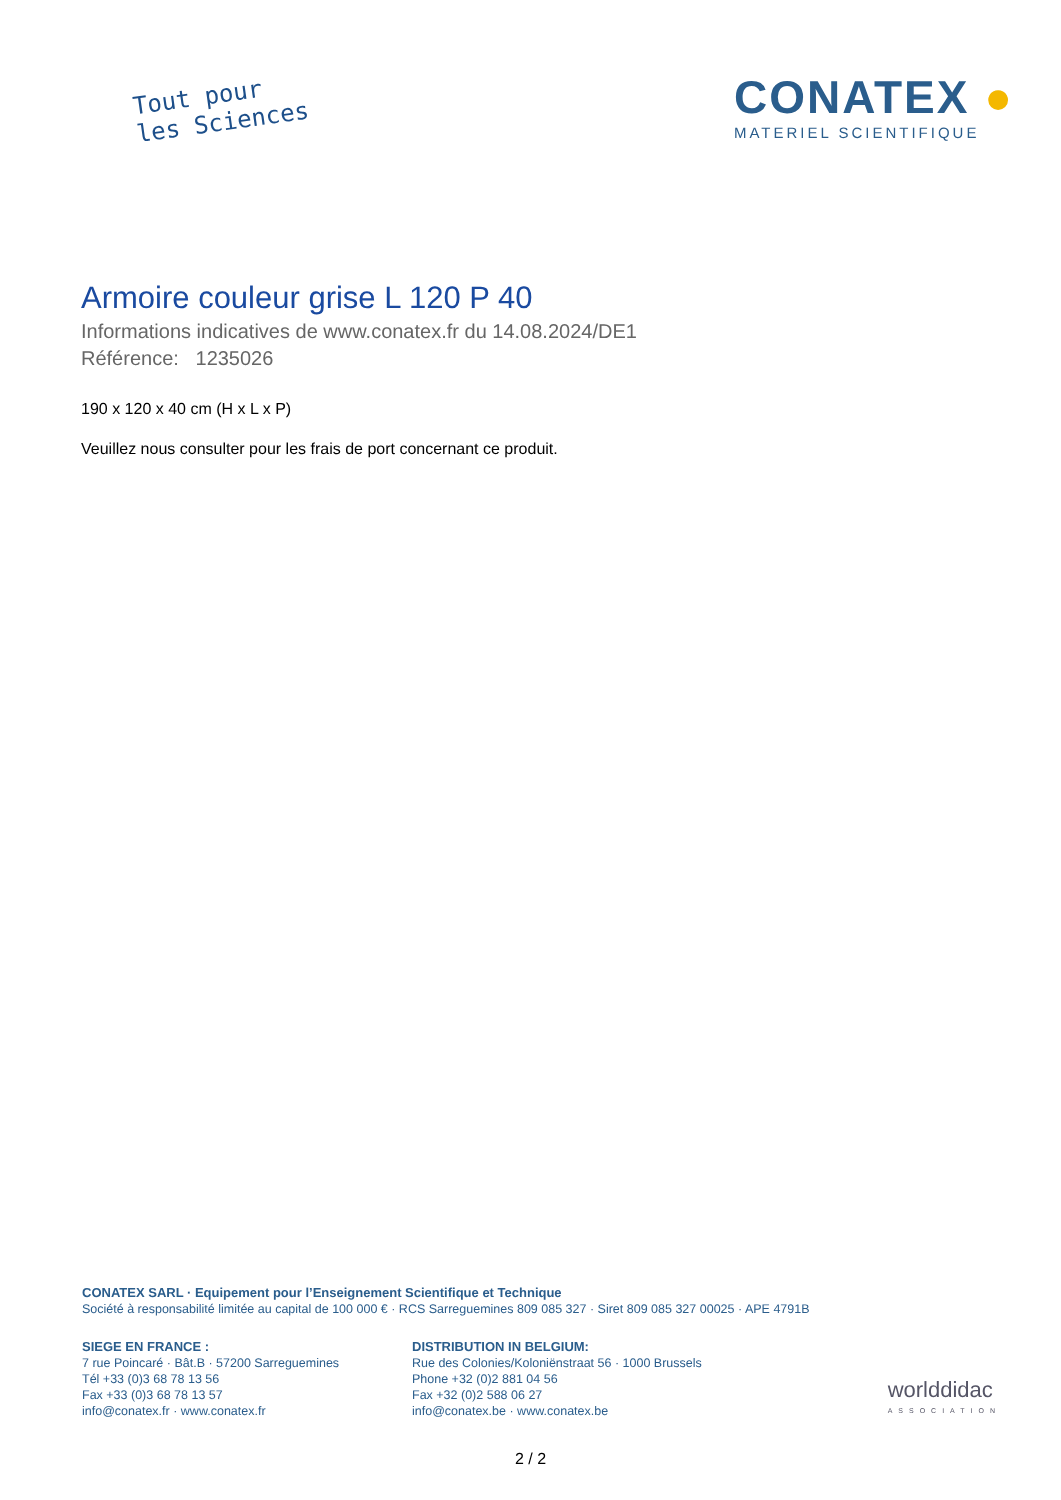Tout pour
les Sciences
CONATEX ●
MATERIEL SCIENTIFIQUE
Armoire couleur grise L 120 P 40
Informations indicatives de www.conatex.fr du 14.08.2024/DE1
Référence: 1235026
190 x 120 x 40 cm (H x L x P)
Veuillez nous consulter pour les frais de port concernant ce produit.
CONATEX SARL · Equipement pour l’Enseignement Scientifique et Technique
Société à responsabilité limitée au capital de 100 000 € · RCS Sarreguemines 809 085 327 · Siret 809 085 327 00025 · APE 4791B
SIEGE EN FRANCE :
7 rue Poincaré · Bât.B · 57200 Sarreguemines
Tél +33 (0)3 68 78 13 56
Fax +33 (0)3 68 78 13 57
info@conatex.fr · www.conatex.fr
DISTRIBUTION IN BELGIUM:
Rue des Colonies/Koloniënstraat 56 · 1000 Brussels
Phone +32 (0)2 881 04 56
Fax +32 (0)2 588 06 27
info@conatex.be · www.conatex.be
worlddidac
ASSOCIATION
2 / 2